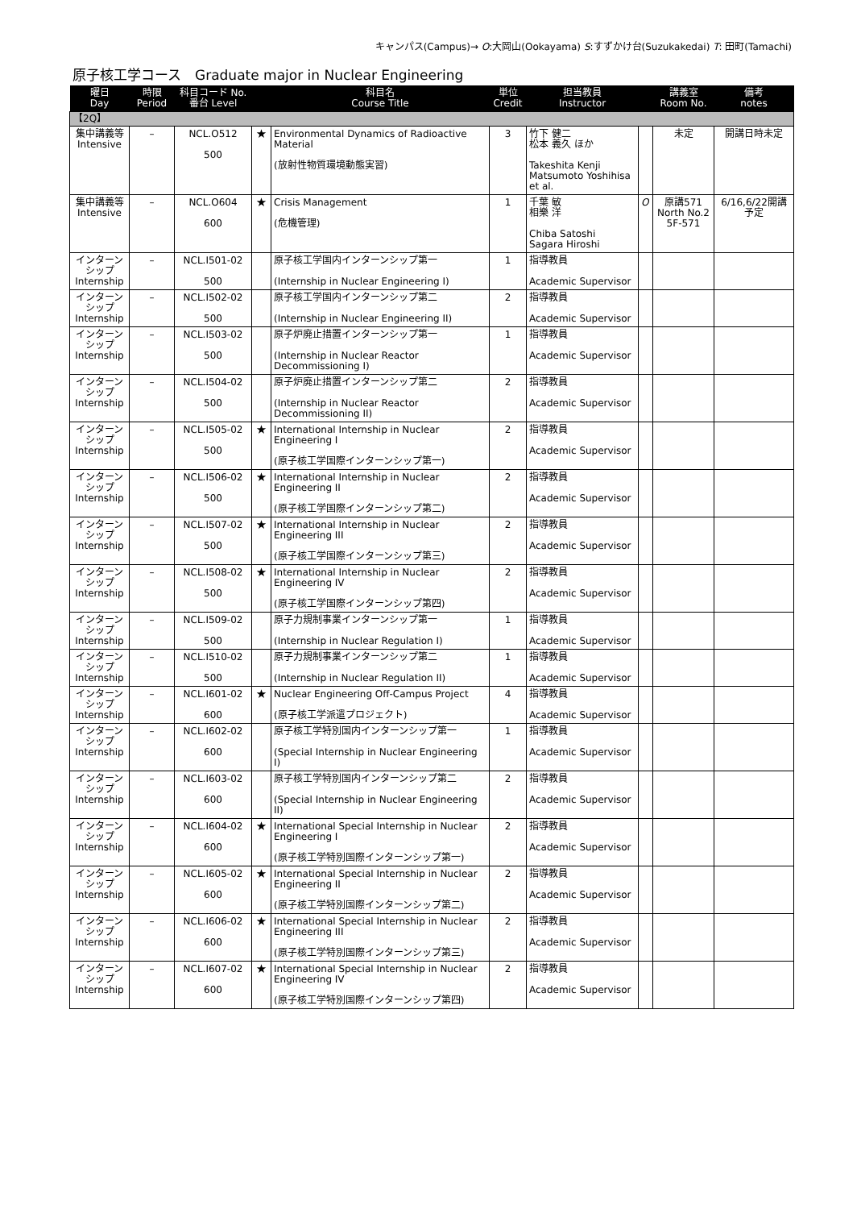キャンパス(Campus)→ O:大岡山(Ookayama) S:すずかけ台(Suzukakedai) T: 田町(Tamachi)
原子核工学コース　Graduate major in Nuclear Engineering
| 曜日 Day | 時限 Period | 科目コード No. 番台 Level | | 科目名 Course Title | 単位 Credit | 担当教員 Instructor | | 講義室 Room No. | 備考 notes |
| --- | --- | --- | --- | --- | --- | --- | --- | --- | --- |
| 【2Q】 | | | | | | | | | |
| 集中講義等 Intensive | – | NCL.O512 500 | ★ | Environmental Dynamics of Radioactive Material (放射性物質環境動態実習) | 3 | 竹下 健二 松本 義久 ほか Takeshita Kenji Matsumoto Yoshihisa et al. | | 未定 | 開講日時未定 |
| 集中講義等 Intensive | – | NCL.O604 600 | ★ | Crisis Management (危機管理) | 1 | 千葉 敏 相樂 洋 Chiba Satoshi Sagara Hiroshi | O | 原講571 North No.2 5F-571 | 6/16,6/22開講予定 |
| インターンシップ Internship | – | NCL.I501-02 500 | | 原子核工学国内インターンシップ第一 (Internship in Nuclear Engineering I) | 1 | 指導教員 Academic Supervisor | | | |
| インターンシップ Internship | – | NCL.I502-02 500 | | 原子核工学国内インターンシップ第二 (Internship in Nuclear Engineering II) | 2 | 指導教員 Academic Supervisor | | | |
| インターンシップ Internship | – | NCL.I503-02 500 | | 原子炉廃止措置インターンシップ第一 (Internship in Nuclear Reactor Decommissioning I) | 1 | 指導教員 Academic Supervisor | | | |
| インターンシップ Internship | – | NCL.I504-02 500 | | 原子炉廃止措置インターンシップ第二 (Internship in Nuclear Reactor Decommissioning II) | 2 | 指導教員 Academic Supervisor | | | |
| インターンシップ Internship | – | NCL.I505-02 500 | ★ | International Internship in Nuclear Engineering I (原子核工学国際インターンシップ第一) | 2 | 指導教員 Academic Supervisor | | | |
| インターンシップ Internship | – | NCL.I506-02 500 | ★ | International Internship in Nuclear Engineering II (原子核工学国際インターンシップ第二) | 2 | 指導教員 Academic Supervisor | | | |
| インターンシップ Internship | – | NCL.I507-02 500 | ★ | International Internship in Nuclear Engineering III (原子核工学国際インターンシップ第三) | 2 | 指導教員 Academic Supervisor | | | |
| インターンシップ Internship | – | NCL.I508-02 500 | ★ | International Internship in Nuclear Engineering IV (原子核工学国際インターンシップ第四) | 2 | 指導教員 Academic Supervisor | | | |
| インターンシップ Internship | – | NCL.I509-02 500 | | 原子力規制事業インターンシップ第一 (Internship in Nuclear Regulation I) | 1 | 指導教員 Academic Supervisor | | | |
| インターンシップ Internship | – | NCL.I510-02 500 | | 原子力規制事業インターンシップ第二 (Internship in Nuclear Regulation II) | 1 | 指導教員 Academic Supervisor | | | |
| インターンシップ Internship | – | NCL.I601-02 600 | ★ | Nuclear Engineering Off-Campus Project (原子核工学派遣プロジェクト) | 4 | 指導教員 Academic Supervisor | | | |
| インターンシップ Internship | – | NCL.I602-02 600 | | 原子核工学特別国内インターンシップ第一 (Special Internship in Nuclear Engineering I) | 1 | 指導教員 Academic Supervisor | | | |
| インターンシップ Internship | – | NCL.I603-02 600 | | 原子核工学特別国内インターンシップ第二 (Special Internship in Nuclear Engineering II) | 2 | 指導教員 Academic Supervisor | | | |
| インターンシップ Internship | – | NCL.I604-02 600 | ★ | International Special Internship in Nuclear Engineering I (原子核工学特別国際インターンシップ第一) | 2 | 指導教員 Academic Supervisor | | | |
| インターンシップ Internship | – | NCL.I605-02 600 | ★ | International Special Internship in Nuclear Engineering II (原子核工学特別国際インターンシップ第二) | 2 | 指導教員 Academic Supervisor | | | |
| インターンシップ Internship | – | NCL.I606-02 600 | ★ | International Special Internship in Nuclear Engineering III (原子核工学特別国際インターンシップ第三) | 2 | 指導教員 Academic Supervisor | | | |
| インターンシップ Internship | – | NCL.I607-02 600 | ★ | International Special Internship in Nuclear Engineering IV (原子核工学特別国際インターンシップ第四) | 2 | 指導教員 Academic Supervisor | | | |